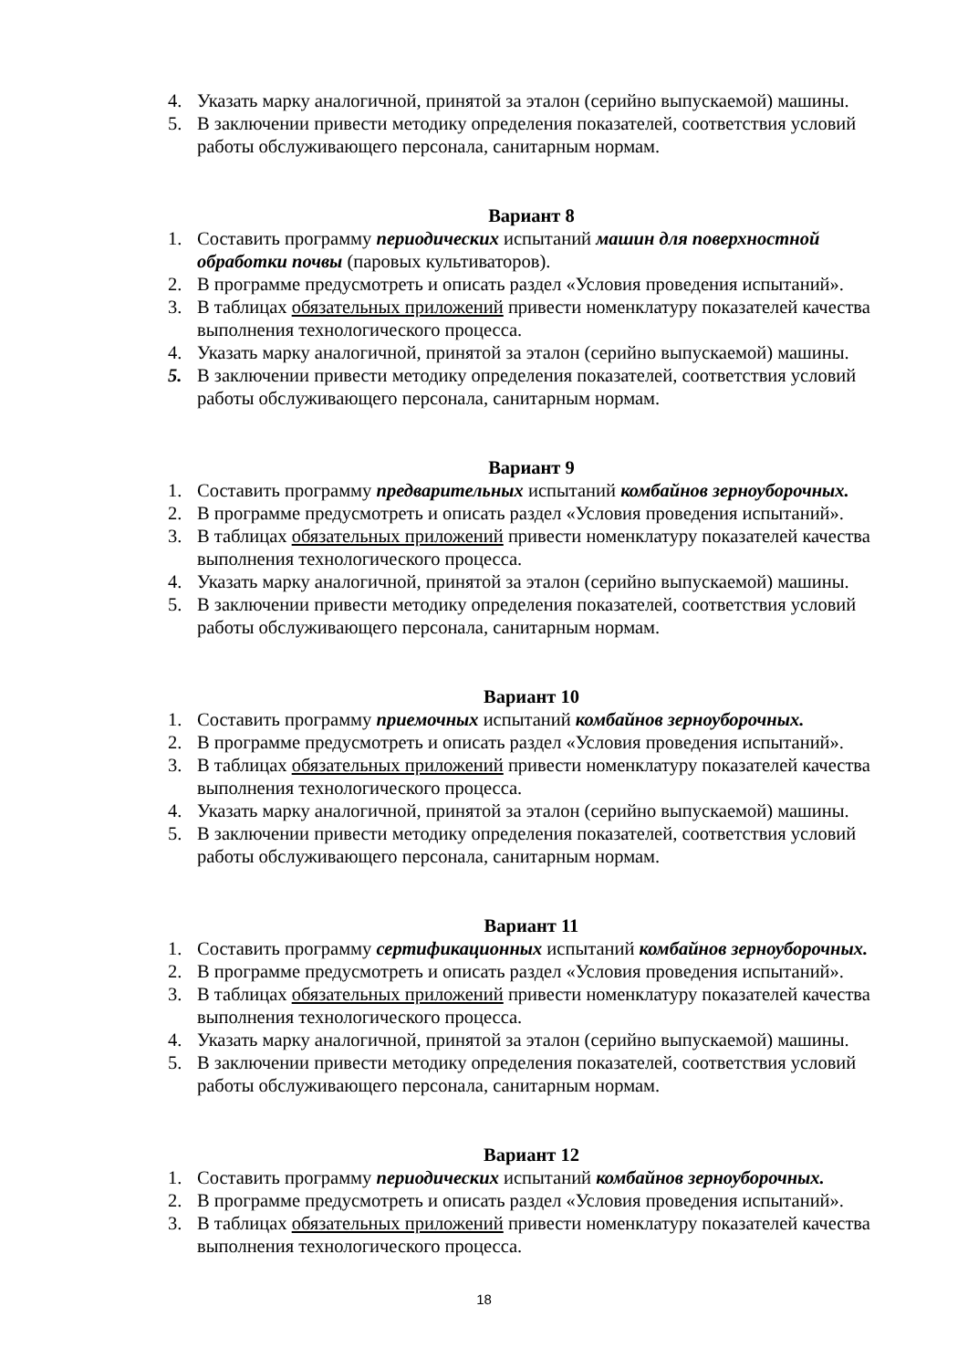4. Указать марку аналогичной, принятой за эталон (серийно выпускаемой) машины.
5. В заключении привести методику определения показателей, соответствия условий работы обслуживающего персонала, санитарным нормам.
Вариант 8
1. Составить программу периодических испытаний машин для поверхностной обработки почвы (паровых культиваторов).
2. В программе предусмотреть и описать раздел «Условия проведения испытаний».
3. В таблицах обязательных приложений привести номенклатуру показателей качества выполнения технологического процесса.
4. Указать марку аналогичной, принятой за эталон (серийно выпускаемой) машины.
5. В заключении привести методику определения показателей, соответствия условий работы обслуживающего персонала, санитарным нормам.
Вариант 9
1. Составить программу предварительных испытаний комбайнов зерноуборочных.
2. В программе предусмотреть и описать раздел «Условия проведения испытаний».
3. В таблицах обязательных приложений привести номенклатуру показателей качества выполнения технологического процесса.
4. Указать марку аналогичной, принятой за эталон (серийно выпускаемой) машины.
5. В заключении привести методику определения показателей, соответствия условий работы обслуживающего персонала, санитарным нормам.
Вариант 10
1. Составить программу приемочных испытаний комбайнов зерноуборочных.
2. В программе предусмотреть и описать раздел «Условия проведения испытаний».
3. В таблицах обязательных приложений привести номенклатуру показателей качества выполнения технологического процесса.
4. Указать марку аналогичной, принятой за эталон (серийно выпускаемой) машины.
5. В заключении привести методику определения показателей, соответствия условий работы обслуживающего персонала, санитарным нормам.
Вариант 11
1. Составить программу сертификационных испытаний комбайнов зерноуборочных.
2. В программе предусмотреть и описать раздел «Условия проведения испытаний».
3. В таблицах обязательных приложений привести номенклатуру показателей качества выполнения технологического процесса.
4. Указать марку аналогичной, принятой за эталон (серийно выпускаемой) машины.
5. В заключении привести методику определения показателей, соответствия условий работы обслуживающего персонала, санитарным нормам.
Вариант 12
1. Составить программу периодических испытаний комбайнов зерноуборочных.
2. В программе предусмотреть и описать раздел «Условия проведения испытаний».
3. В таблицах обязательных приложений привести номенклатуру показателей качества выполнения технологического процесса.
18